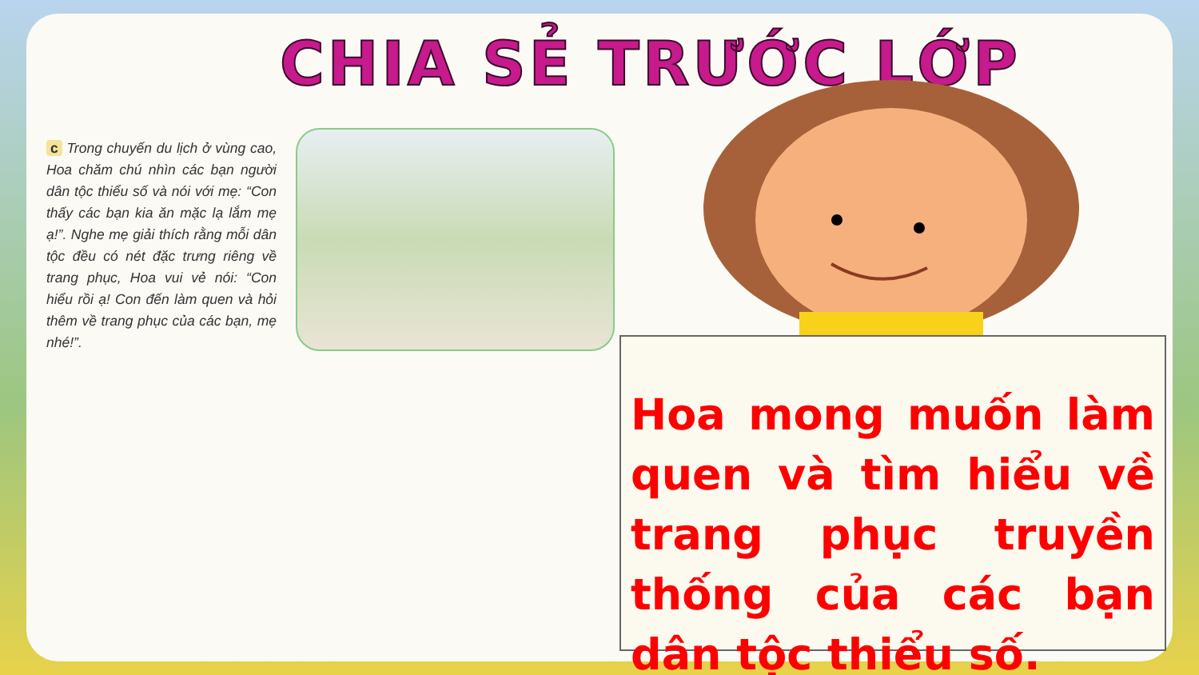CHIA SẺ TRƯỚC LỚP
c Trong chuyến du lịch ở vùng cao, Hoa chăm chú nhìn các bạn người dân tộc thiểu số và nói với mẹ: “Con thấy các bạn kia ăn mặc lạ lắm mẹ ạ!”. Nghe mẹ giải thích rằng mỗi dân tộc đều có nét đặc trưng riêng về trang phục, Hoa vui vẻ nói: “Con hiểu rồi ạ! Con đến làm quen và hỏi thêm về trang phục của các bạn, mẹ nhé!”.
Hoa mong muốn làm quen và tìm hiểu về trang phục truyền thống của các bạn dân tộc thiểu số.